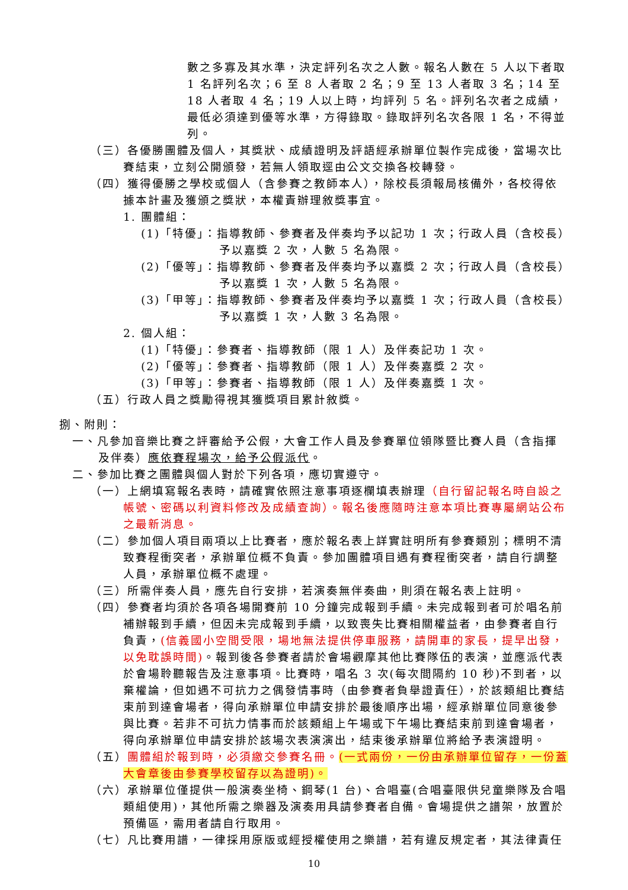數之多寡及其水準，決定評列名次之人數。報名人數在 5 人以下者取 1 名評列名次；6 至 8 人者取 2 名；9 至 13 人者取 3 名；14 至 18 人者取 4 名；19 人以上時，均評列 5 名。評列名次者之成績，最低必須達到優等水準，方得錄取。錄取評列名次各限 1 名，不得並列。
（三）各優勝團體及個人，其獎狀、成績證明及評語經承辦單位製作完成後，當場次比賽結束，立刻公開頒發，若無人領取逕由公文交換各校轉發。
（四）獲得優勝之學校或個人（含參賽之教師本人），除校長須報局核備外，各校得依據本計畫及獲頒之獎狀，本權責辦理敘獎事宜。
1. 團體組：
(1)「特優」：指導教師、參賽者及伴奏均予以記功 1 次；行政人員（含校長）予以嘉獎 2 次，人數 5 名為限。
(2)「優等」：指導教師、參賽者及伴奏均予以嘉獎 2 次；行政人員（含校長）予以嘉獎 1 次，人數 5 名為限。
(3)「甲等」：指導教師、參賽者及伴奏均予以嘉獎 1 次；行政人員（含校長）予以嘉獎 1 次，人數 3 名為限。
2. 個人組：
(1)「特優」：參賽者、指導教師（限 1 人）及伴奏記功 1 次。
(2)「優等」：參賽者、指導教師（限 1 人）及伴奏嘉獎 2 次。
(3)「甲等」：參賽者、指導教師（限 1 人）及伴奏嘉獎 1 次。
（五）行政人員之獎勵得視其獲獎項目累計敘獎。
捌、附則：
一、凡參加音樂比賽之評審給予公假，大會工作人員及參賽單位領隊暨比賽人員（含指揮及伴奏）應依賽程場次，給予公假派代。
二、參加比賽之團體與個人對於下列各項，應切實遵守。
（一）上網填寫報名表時，請確實依照注意事項逐欄填表辦理（自行留記報名時自設之帳號、密碼以利資料修改及成績查詢）。報名後應隨時注意本項比賽專屬網站公布之最新消息。
（二）參加個人項目兩項以上比賽者，應於報名表上詳實註明所有參賽類別；標明不清致賽程衝突者，承辦單位概不負責。參加團體項目遇有賽程衝突者，請自行調整人員，承辦單位概不處理。
（三）所需伴奏人員，應先自行安排，若演奏無伴奏曲，則須在報名表上註明。
（四）參賽者均須於各項各場開賽前 10 分鐘完成報到手續。未完成報到者可於唱名前補辦報到手續，但因未完成報到手續，以致喪失比賽相關權益者，由參賽者自行負責，(信義國小空間受限，場地無法提供停車服務，請開車的家長，提早出發，以免耽誤時間)。報到後各參賽者請於會場觀摩其他比賽隊伍的表演，並應派代表於會場聆聽報告及注意事項。比賽時，唱名 3 次(每次間隔約 10 秒)不到者，以棄權論，但如遇不可抗力之偶發情事時（由參賽者負舉證責任），於該類組比賽結束前到達會場者，得向承辦單位申請安排於最後順序出場，經承辦單位同意後參與比賽。若非不可抗力情事而於該類組上午場或下午場比賽結束前到達會場者，得向承辦單位申請安排於該場次表演演出，結束後承辦單位將給予表演證明。
（五）團體組於報到時，必須繳交參賽名冊。(一式兩份，一份由承辦單位留存，一份蓋大會章後由參賽學校留存以為證明)。
（六）承辦單位僅提供一般演奏坐椅、鋼琴(1 台)、合唱臺(合唱臺限供兒童樂隊及合唱類組使用)，其他所需之樂器及演奏用具請參賽者自備。會場提供之譜架，放置於預備區，需用者請自行取用。
（七）凡比賽用譜，一律採用原版或經授權使用之樂譜，若有違反規定者，其法律責任
10